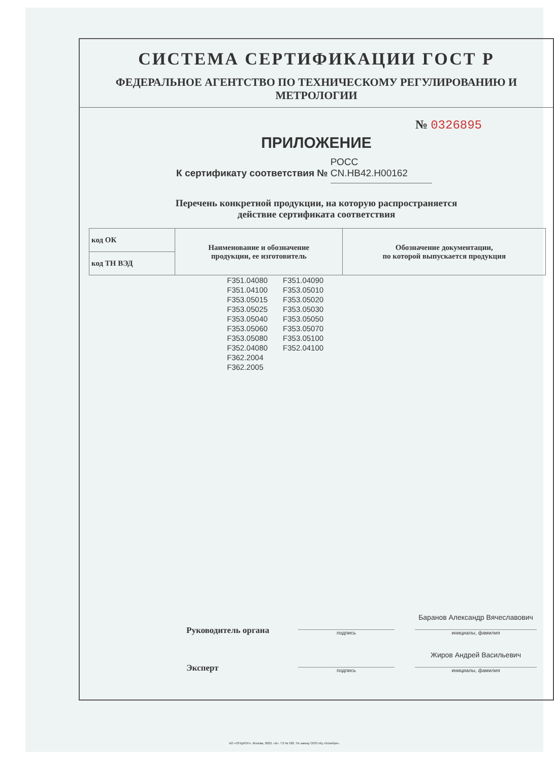СИСТЕМА СЕРТИФИКАЦИИ ГОСТ Р
ФЕДЕРАЛЬНОЕ АГЕНТСТВО ПО ТЕХНИЧЕСКОМУ РЕГУЛИРОВАНИЮ И МЕТРОЛОГИИ
№ 0326895
ПРИЛОЖЕНИЕ
К сертификату соответствия № РОСС CN.НВ42.Н00162
Перечень конкретной продукции, на которую распространяется
действие сертификата соответствия
| код ОК | Наименование и обозначение продукции, ее изготовитель | Обозначение документации, по которой выпускается продукция |
| код ТН ВЭД | | |
| F351.04080 | F351.04090 |
| F351.04100 | F353.05010 |
| F353.05015 | F353.05020 |
| F353.05025 | F353.05030 |
| F353.05040 | F353.05050 |
| F353.05060 | F353.05070 |
| F353.05080 | F353.05100 |
| F352.04080 | F352.04100 |
| F362.2004 | |
| F362.2005 | |
Руководитель органа
подпись
Баранов Александр Вячеславович
инициалы, фамилия
Эксперт
подпись
Жиров Андрей Васильевич
инициалы, фамилия
АО «ОПЦИОН», Москва, 2020, «В». ТЗ № 582. По заказу ООО ИЦ «Колибри».